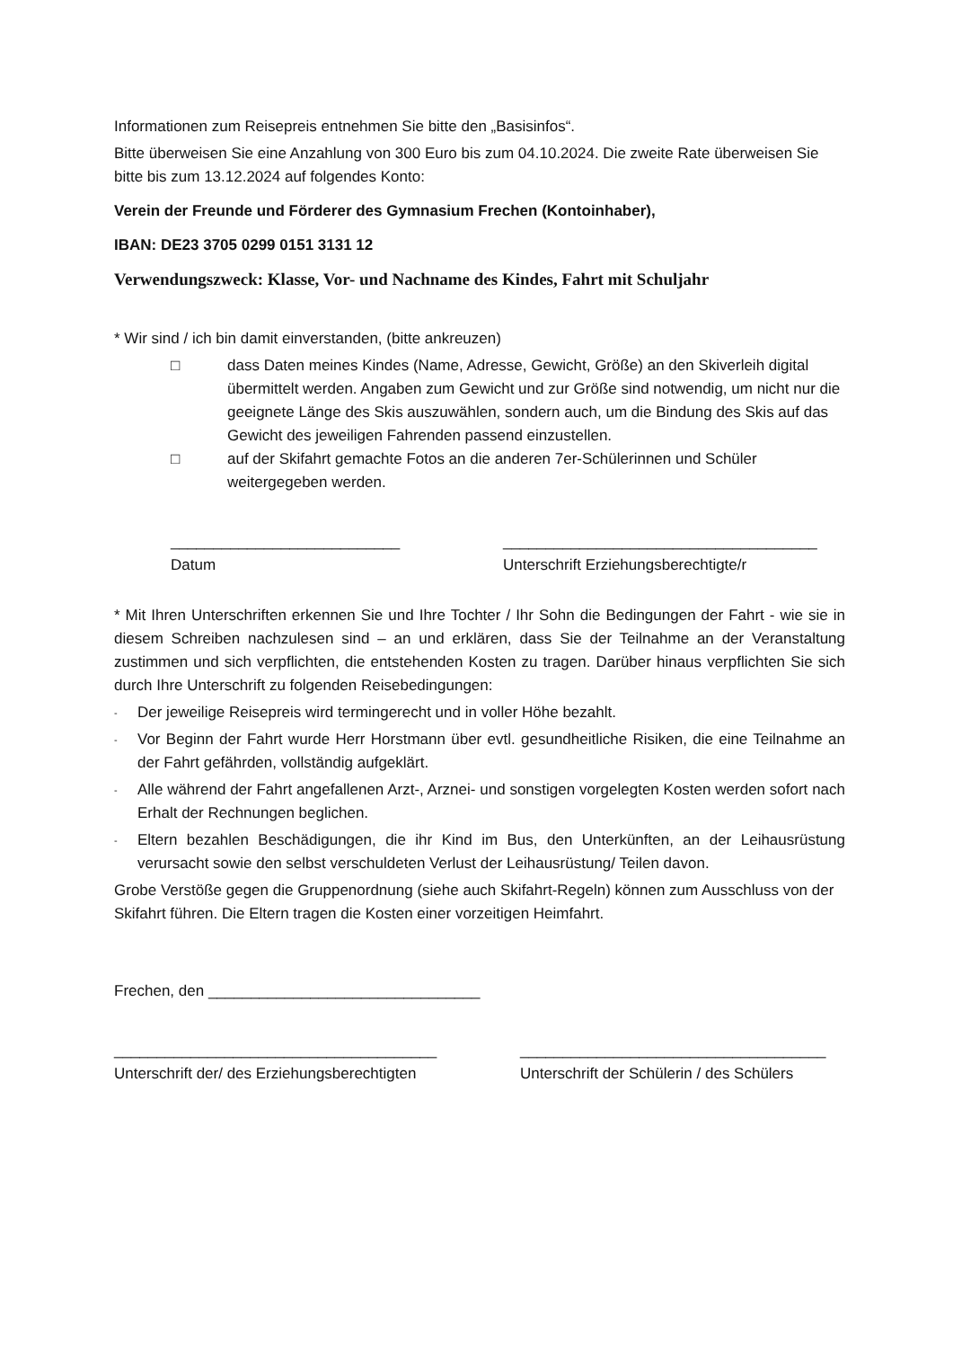Informationen zum Reisepreis entnehmen Sie bitte den „Basisinfos“.
Bitte überweisen Sie eine Anzahlung von 300 Euro bis zum 04.10.2024. Die zweite Rate überweisen Sie bitte bis zum 13.12.2024 auf folgendes Konto:
Verein der Freunde und Förderer des Gymnasium Frechen (Kontoinhaber),
IBAN: DE23 3705 0299 0151 3131 12
Verwendungszweck: Klasse, Vor- und Nachname des Kindes, Fahrt mit Schuljahr
* Wir sind / ich bin damit einverstanden, (bitte ankreuzen)
□ dass Daten meines Kindes (Name, Adresse, Gewicht, Größe) an den Skiverleih digital übermittelt werden. Angaben zum Gewicht und zur Größe sind notwendig, um nicht nur die geeignete Länge des Skis auszuwählen, sondern auch, um die Bindung des Skis auf das Gewicht des jeweiligen Fahrenden passend einzustellen.
□ auf der Skifahrt gemachte Fotos an die anderen 7er-Schülerinnen und Schüler weitergegeben werden.
___________________________
Datum
_____________________________________
Unterschrift Erziehungsberechtigte/r
* Mit Ihren Unterschriften erkennen Sie und Ihre Tochter / Ihr Sohn die Bedingungen der Fahrt - wie sie in diesem Schreiben nachzulesen sind – an und erklären, dass Sie der Teilnahme an der Veranstaltung zustimmen und sich verpflichten, die entstehenden Kosten zu tragen. Darüber hinaus verpflichten Sie sich durch Ihre Unterschrift zu folgenden Reisebedingungen:
- Der jeweilige Reisepreis wird termingerecht und in voller Höhe bezahlt.
- Vor Beginn der Fahrt wurde Herr Horstmann über evtl. gesundheitliche Risiken, die eine Teilnahme an der Fahrt gefährden, vollständig aufgeklärt.
- Alle während der Fahrt angefallenen Arzt-, Arznei- und sonstigen vorgelegten Kosten werden sofort nach Erhalt der Rechnungen beglichen.
- Eltern bezahlen Beschädigungen, die ihr Kind im Bus, den Unterkünften, an der Leihausrüstung verursacht sowie den selbst verschuldeten Verlust der Leihausrüstung/ Teilen davon.
Grobe Verstöße gegen die Gruppenordnung (siehe auch Skifahrt-Regeln) können zum Ausschluss von der Skifahrt führen. Die Eltern tragen die Kosten einer vorzeitigen Heimfahrt.
Frechen, den ________________________________
______________________________________
Unterschrift der/ des Erziehungsberechtigten
____________________________________
Unterschrift der Schülerin / des Schülers